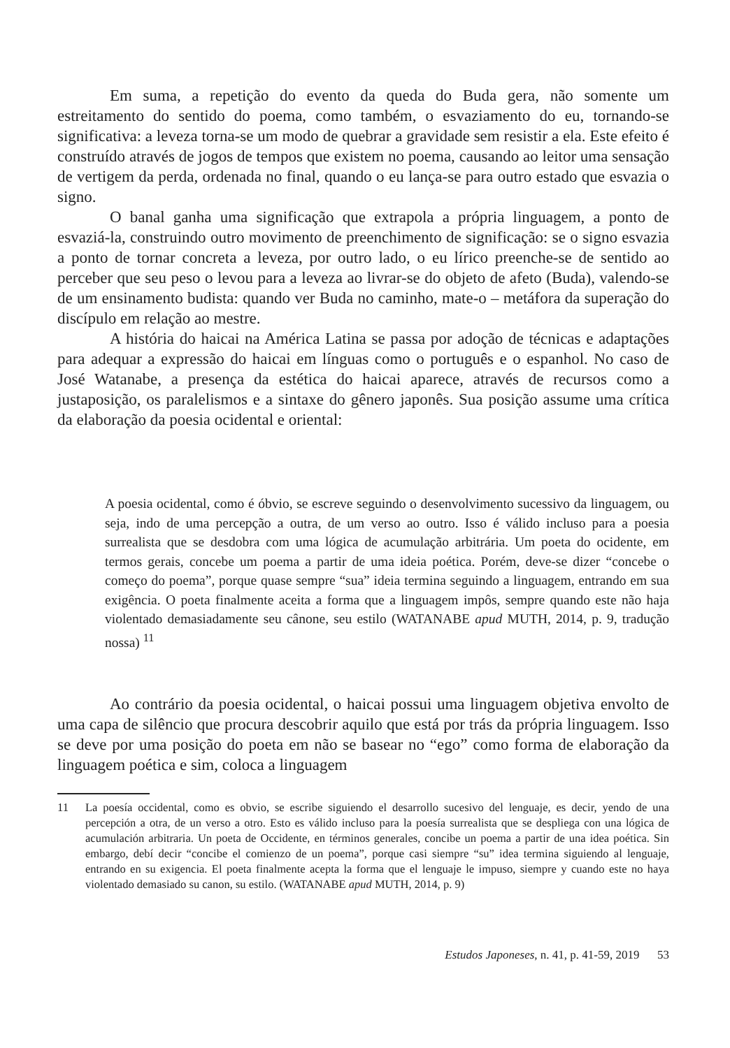Em suma, a repetição do evento da queda do Buda gera, não somente um estreitamento do sentido do poema, como também, o esvaziamento do eu, tornando-se significativa: a leveza torna-se um modo de quebrar a gravidade sem resistir a ela. Este efeito é construído através de jogos de tempos que existem no poema, causando ao leitor uma sensação de vertigem da perda, ordenada no final, quando o eu lança-se para outro estado que esvazia o signo.
O banal ganha uma significação que extrapola a própria linguagem, a ponto de esvaziá-la, construindo outro movimento de preenchimento de significação: se o signo esvazia a ponto de tornar concreta a leveza, por outro lado, o eu lírico preenche-se de sentido ao perceber que seu peso o levou para a leveza ao livrar-se do objeto de afeto (Buda), valendo-se de um ensinamento budista: quando ver Buda no caminho, mate-o – metáfora da superação do discípulo em relação ao mestre.
A história do haicai na América Latina se passa por adoção de técnicas e adaptações para adequar a expressão do haicai em línguas como o português e o espanhol. No caso de José Watanabe, a presença da estética do haicai aparece, através de recursos como a justaposição, os paralelismos e a sintaxe do gênero japonês. Sua posição assume uma crítica da elaboração da poesia ocidental e oriental:
A poesia ocidental, como é óbvio, se escreve seguindo o desenvolvimento sucessivo da linguagem, ou seja, indo de uma percepção a outra, de um verso ao outro. Isso é válido incluso para a poesia surrealista que se desdobra com uma lógica de acumulação arbitrária. Um poeta do ocidente, em termos gerais, concebe um poema a partir de uma ideia poética. Porém, deve-se dizer “concebe o começo do poema”, porque quase sempre “sua” ideia termina seguindo a linguagem, entrando em sua exigência. O poeta finalmente aceita a forma que a linguagem impôs, sempre quando este não haja violentado demasiadamente seu cânone, seu estilo (WATANABE apud MUTH, 2014, p. 9, tradução nossa) <sup>11</sup>
Ao contrário da poesia ocidental, o haicai possui uma linguagem objetiva envolto de uma capa de silêncio que procura descobrir aquilo que está por trás da própria linguagem. Isso se deve por uma posição do poeta em não se basear no “ego” como forma de elaboração da linguagem poética e sim, coloca a linguagem
11 La poesía occidental, como es obvio, se escribe siguiendo el desarrollo sucesivo del lenguaje, es decir, yendo de una percepción a otra, de un verso a otro. Esto es válido incluso para la poesía surrealista que se despliega con una lógica de acumulación arbitraria. Un poeta de Occidente, en términos generales, concibe un poema a partir de una idea poética. Sin embargo, debí decir “concibe el comienzo de un poema”, porque casi siempre “su” idea termina siguiendo al lenguaje, entrando en su exigencia. El poeta finalmente acepta la forma que el lenguaje le impuso, siempre y cuando este no haya violentado demasiado su canon, su estilo. (WATANABE apud MUTH, 2014, p. 9)
Estudos Japoneses, n. 41, p. 41-59, 2019 53